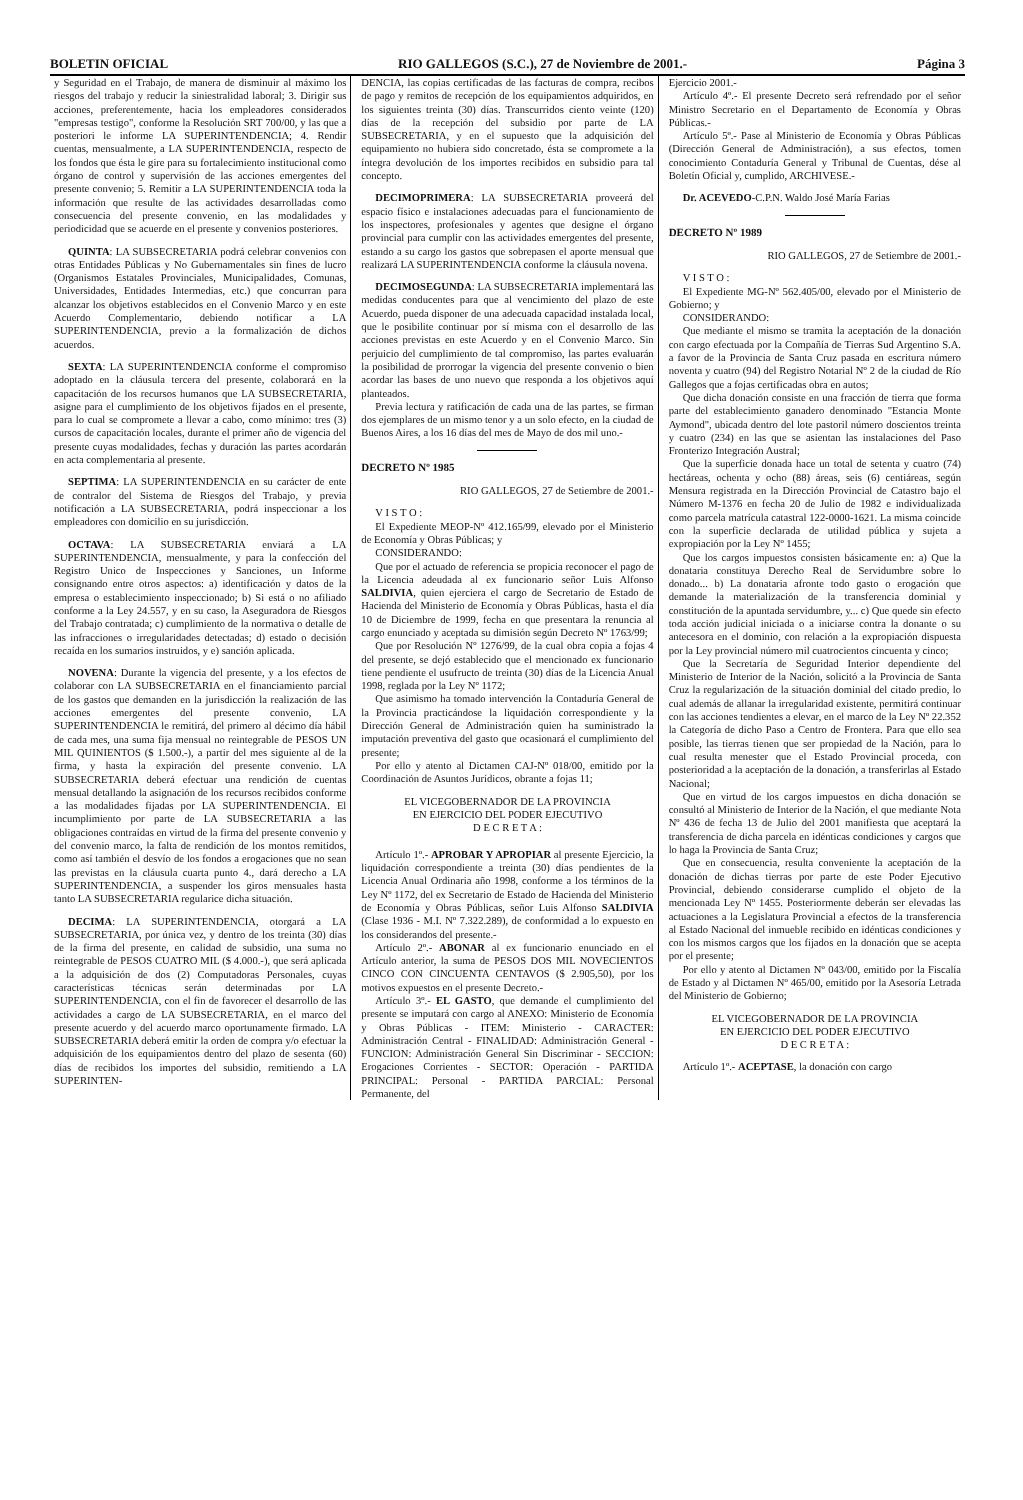BOLETIN OFICIAL RIO GALLEGOS (S.C.), 27 de Noviembre de 2001.- Página 3
y Seguridad en el Trabajo, de manera de disminuir al máximo los riesgos del trabajo y reducir la siniestralidad laboral; 3. Dirigir sus acciones, preferentemente, hacia los empleadores considerados "empresas testigo", conforme la Resolución SRT 700/00, y las que a posteriori le informe LA SUPERINTENDENCIA; 4. Rendir cuentas, mensualmente, a LA SUPERINTENDENCIA, respecto de los fondos que ésta le gire para su fortalecimiento institucional como órgano de control y supervisión de las acciones emergentes del presente convenio; 5. Remitir a LA SUPERINTENDENCIA toda la información que resulte de las actividades desarrolladas como consecuencia del presente convenio, en las modalidades y periodicidad que se acuerde en el presente y convenios posteriores.
QUINTA: LA SUBSECRETARIA podrá celebrar convenios con otras Entidades Públicas y No Gubernamentales sin fines de lucro (Organismos Estatales Provinciales, Municipalidades, Comunas, Universidades, Entidades Intermedias, etc.) que concurran para alcanzar los objetivos establecidos en el Convenio Marco y en este Acuerdo Complementario, debiendo notificar a LA SUPERINTENDENCIA, previo a la formalización de dichos acuerdos.
SEXTA: LA SUPERINTENDENCIA conforme el compromiso adoptado en la cláusula tercera del presente, colaborará en la capacitación de los recursos humanos que LA SUBSECRETARIA, asigne para el cumplimiento de los objetivos fijados en el presente, para lo cual se compromete a llevar a cabo, como mínimo: tres (3) cursos de capacitación locales, durante el primer año de vigencia del presente cuyas modalidades, fechas y duración las partes acordarán en acta complementaria al presente.
SEPTIMA: LA SUPERINTENDENCIA en su carácter de ente de contralor del Sistema de Riesgos del Trabajo, y previa notificación a LA SUBSECRETARIA, podrá inspeccionar a los empleadores con domicilio en su jurisdicción.
OCTAVA: LA SUBSECRETARIA enviará a LA SUPERINTENDENCIA, mensualmente, y para la confección del Registro Unico de Inspecciones y Sanciones, un Informe consignando entre otros aspectos: a) identificación y datos de la empresa o establecimiento inspeccionado; b) Si está o no afiliado conforme a la Ley 24.557, y en su caso, la Aseguradora de Riesgos del Trabajo contratada; c) cumplimiento de la normativa o detalle de las infracciones o irregularidades detectadas; d) estado o decisión recaída en los sumarios instruidos, y e) sanción aplicada.
NOVENA: Durante la vigencia del presente, y a los efectos de colaborar con LA SUBSECRETARIA en el financiamiento parcial de los gastos que demanden en la jurisdicción la realización de las acciones emergentes del presente convenio, LA SUPERINTENDENCIA le remitirá, del primero al décimo día hábil de cada mes, una suma fija mensual no reintegrable de PESOS UN MIL QUINIENTOS ($ 1.500.-), a partir del mes siguiente al de la firma, y hasta la expiración del presente convenio. LA SUBSECRETARIA deberá efectuar una rendición de cuentas mensual detallando la asignación de los recursos recibidos conforme a las modalidades fijadas por LA SUPERINTENDENCIA. El incumplimiento por parte de LA SUBSECRETARIA a las obligaciones contraídas en virtud de la firma del presente convenio y del convenio marco, la falta de rendición de los montos remitidos, como así también el desvío de los fondos a erogaciones que no sean las previstas en la cláusula cuarta punto 4., dará derecho a LA SUPERINTENDENCIA, a suspender los giros mensuales hasta tanto LA SUBSECRETARIA regularice dicha situación.
DECIMA: LA SUPERINTENDENCIA, otorgará a LA SUBSECRETARIA, por única vez, y dentro de los treinta (30) días de la firma del presente, en calidad de subsidio, una suma no reintegrable de PESOS CUATRO MIL ($ 4.000.-), que será aplicada a la adquisición de dos (2) Computadoras Personales, cuyas características técnicas serán determinadas por LA SUPERINTENDENCIA, con el fin de favorecer el desarrollo de las actividades a cargo de LA SUBSECRETARIA, en el marco del presente acuerdo y del acuerdo marco oportunamente firmado. LA SUBSECRETARIA deberá emitir la orden de compra y/o efectuar la adquisición de los equipamientos dentro del plazo de sesenta (60) días de recibidos los importes del subsidio, remitiendo a LA SUPERINTEN-
DENCIA, las copias certificadas de las facturas de compra, recibos de pago y remitos de recepción de los equipamientos adquiridos, en los siguientes treinta (30) días. Transcurridos ciento veinte (120) días de la recepción del subsidio por parte de LA SUBSECRETARIA, y en el supuesto que la adquisición del equipamiento no hubiera sido concretado, ésta se compromete a la íntegra devolución de los importes recibidos en subsidio para tal concepto.
DECIMOPRIMERA: LA SUBSECRETARIA proveerá del espacio físico e instalaciones adecuadas para el funcionamiento de los inspectores, profesionales y agentes que designe el órgano provincial para cumplir con las actividades emergentes del presente, estando a su cargo los gastos que sobrepasen el aporte mensual que realizará LA SUPERINTENDENCIA conforme la cláusula novena.
DECIMOSEGUNDA: LA SUBSECRETARIA implementará las medidas conducentes para que al vencimiento del plazo de este Acuerdo, pueda disponer de una adecuada capacidad instalada local, que le posibilite continuar por sí misma con el desarrollo de las acciones previstas en este Acuerdo y en el Convenio Marco. Sin perjuicio del cumplimiento de tal compromiso, las partes evaluarán la posibilidad de prorrogar la vigencia del presente convenio o bien acordar las bases de uno nuevo que responda a los objetivos aquí planteados.
Previa lectura y ratificación de cada una de las partes, se firman dos ejemplares de un mismo tenor y a un solo efecto, en la ciudad de Buenos Aires, a los 16 días del mes de Mayo de dos mil uno.-
DECRETO Nº 1985
RIO GALLEGOS, 27 de Setiembre de 2001.-
V I S T O :
El Expediente MEOP-Nº 412.165/99, elevado por el Ministerio de Economía y Obras Públicas; y
CONSIDERANDO:
Que por el actuado de referencia se propicia reconocer el pago de la Licencia adeudada al ex funcionario señor Luis Alfonso SALDIVIA, quien ejerciera el cargo de Secretario de Estado de Hacienda del Ministerio de Economía y Obras Públicas, hasta el día 10 de Diciembre de 1999, fecha en que presentara la renuncia al cargo enunciado y aceptada su dimisión según Decreto Nº 1763/99;
Que por Resolución Nº 1276/99, de la cual obra copia a fojas 4 del presente, se dejó establecido que el mencionado ex funcionario tiene pendiente el usufructo de treinta (30) días de la Licencia Anual 1998, reglada por la Ley Nº 1172;
Que asimismo ha tomado intervención la Contaduría General de la Provincia practicándose la liquidación correspondiente y la Dirección General de Administración quien ha suministrado la imputación preventiva del gasto que ocasionará el cumplimiento del presente;
Por ello y atento al Dictamen CAJ-Nº 018/00, emitido por la Coordinación de Asuntos Jurídicos, obrante a fojas 11;
EL VICEGOBERNADOR DE LA PROVINCIA
EN EJERCICIO DEL PODER EJECUTIVO
D E C R E T A :
Artículo 1º.- APROBAR Y APROPIAR al presente Ejercicio, la liquidación correspondiente a treinta (30) días pendientes de la Licencia Anual Ordinaria año 1998, conforme a los términos de la Ley Nº 1172, del ex Secretario de Estado de Hacienda del Ministerio de Economía y Obras Públicas, señor Luis Alfonso SALDIVIA (Clase 1936 - M.I. Nº 7.322.289), de conformidad a lo expuesto en los considerandos del presente.-
Artículo 2º.- ABONAR al ex funcionario enunciado en el Artículo anterior, la suma de PESOS DOS MIL NOVECIENTOS CINCO CON CINCUENTA CENTAVOS ($ 2.905,50), por los motivos expuestos en el presente Decreto.-
Artículo 3º.- EL GASTO, que demande el cumplimiento del presente se imputará con cargo al ANEXO: Ministerio de Economía y Obras Públicas - ITEM: Ministerio - CARACTER: Administración Central - FINALIDAD: Administración General - FUNCION: Administración General Sin Discriminar - SECCION: Erogaciones Corrientes - SECTOR: Operación - PARTIDA PRINCIPAL: Personal - PARTIDA PARCIAL: Personal Permanente, del
Ejercicio 2001.-
Artículo 4º.- El presente Decreto será refrendado por el señor Ministro Secretario en el Departamento de Economía y Obras Públicas.-
Artículo 5º.- Pase al Ministerio de Economía y Obras Públicas (Dirección General de Administración), a sus efectos, tomen conocimiento Contaduría General y Tribunal de Cuentas, dése al Boletín Oficial y, cumplido, ARCHIVESE.-
Dr. ACEVEDO-C.P.N. Waldo José María Farias
DECRETO Nº 1989
RIO GALLEGOS, 27 de Setiembre de 2001.-
V I S T O :
El Expediente MG-Nº 562.405/00, elevado por el Ministerio de Gobierno; y
CONSIDERANDO:
Que mediante el mismo se tramita la aceptación de la donación con cargo efectuada por la Compañía de Tierras Sud Argentino S.A. a favor de la Provincia de Santa Cruz pasada en escritura número noventa y cuatro (94) del Registro Notarial Nº 2 de la ciudad de Río Gallegos que a fojas certificadas obra en autos;
Que dicha donación consiste en una fracción de tierra que forma parte del establecimiento ganadero denominado "Estancia Monte Aymond", ubicada dentro del lote pastoril número doscientos treinta y cuatro (234) en las que se asientan las instalaciones del Paso Fronterizo Integración Austral;
Que la superficie donada hace un total de setenta y cuatro (74) hectáreas, ochenta y ocho (88) áreas, seis (6) centiáreas, según Mensura registrada en la Dirección Provincial de Catastro bajo el Número M-1376 en fecha 20 de Julio de 1982 e individualizada como parcela matrícula catastral 122-0000-1621. La misma coincide con la superficie declarada de utilidad pública y sujeta a expropiación por la Ley Nº 1455;
Que los cargos impuestos consisten básicamente en: a) Que la donataria constituya Derecho Real de Servidumbre sobre lo donado... b) La donataria afronte todo gasto o erogación que demande la materialización de la transferencia dominial y constitución de la apuntada servidumbre, y... c) Que quede sin efecto toda acción judicial iniciada o a iniciarse contra la donante o su antecesora en el dominio, con relación a la expropiación dispuesta por la Ley provincial número mil cuatrocientos cincuenta y cinco;
Que la Secretaría de Seguridad Interior dependiente del Ministerio de Interior de la Nación, solicitó a la Provincia de Santa Cruz la regularización de la situación dominial del citado predio, lo cual además de allanar la irregularidad existente, permitirá continuar con las acciones tendientes a elevar, en el marco de la Ley Nº 22.352 la Categoría de dicho Paso a Centro de Frontera. Para que ello sea posible, las tierras tienen que ser propiedad de la Nación, para lo cual resulta menester que el Estado Provincial proceda, con posterioridad a la aceptación de la donación, a transferirlas al Estado Nacional;
Que en virtud de los cargos impuestos en dicha donación se consultó al Ministerio de Interior de la Nación, el que mediante Nota Nº 436 de fecha 13 de Julio del 2001 manifiesta que aceptará la transferencia de dicha parcela en idénticas condiciones y cargos que lo haga la Provincia de Santa Cruz;
Que en consecuencia, resulta conveniente la aceptación de la donación de dichas tierras por parte de este Poder Ejecutivo Provincial, debiendo considerarse cumplido el objeto de la mencionada Ley Nº 1455. Posteriormente deberán ser elevadas las actuaciones a la Legislatura Provincial a efectos de la transferencia al Estado Nacional del inmueble recibido en idénticas condiciones y con los mismos cargos que los fijados en la donación que se acepta por el presente;
Por ello y atento al Dictamen Nº 043/00, emitido por la Fiscalía de Estado y al Dictamen Nº 465/00, emitido por la Asesoría Letrada del Ministerio de Gobierno;
EL VICEGOBERNADOR DE LA PROVINCIA
EN EJERCICIO DEL PODER EJECUTIVO
D E C R E T A :
Artículo 1º.- ACEPTASE, la donación con cargo